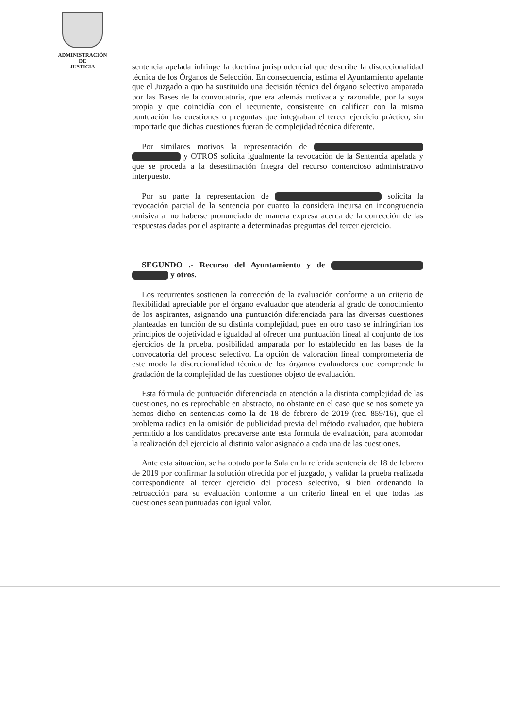ADMINISTRACIÓN
DE
JUSTICIA
sentencia apelada infringe la doctrina jurisprudencial que describe la discrecionalidad técnica de los Órganos de Selección. En consecuencia, estima el Ayuntamiento apelante que el Juzgado a quo ha sustituido una decisión técnica del órgano selectivo amparada por las Bases de la convocatoria, que era además motivada y razonable, por la suya propia y que coincidía con el recurrente, consistente en calificar con la misma puntuación las cuestiones o preguntas que integraban el tercer ejercicio práctico, sin importarle que dichas cuestiones fueran de complejidad técnica diferente.
Por similares motivos la representación de y OTROS solicita igualmente la revocación de la Sentencia apelada y que se proceda a la desestimación íntegra del recurso contencioso administrativo interpuesto.
Por su parte la representación de solicita la revocación parcial de la sentencia por cuanto la considera incursa en incongruencia omisiva al no haberse pronunciado de manera expresa acerca de la corrección de las respuestas dadas por el aspirante a determinadas preguntas del tercer ejercicio.
SEGUNDO .- Recurso del Ayuntamiento y de y otros.
Los recurrentes sostienen la corrección de la evaluación conforme a un criterio de flexibilidad apreciable por el órgano evaluador que atendería al grado de conocimiento de los aspirantes, asignando una puntuación diferenciada para las diversas cuestiones planteadas en función de su distinta complejidad, pues en otro caso se infringirían los principios de objetividad e igualdad al ofrecer una puntuación lineal al conjunto de los ejercicios de la prueba, posibilidad amparada por lo establecido en las bases de la convocatoria del proceso selectivo. La opción de valoración lineal comprometería de este modo la discrecionalidad técnica de los órganos evaluadores que comprende la gradación de la complejidad de las cuestiones objeto de evaluación.
Esta fórmula de puntuación diferenciada en atención a la distinta complejidad de las cuestiones, no es reprochable en abstracto, no obstante en el caso que se nos somete ya hemos dicho en sentencias como la de 18 de febrero de 2019 (rec. 859/16), que el problema radica en la omisión de publicidad previa del método evaluador, que hubiera permitido a los candidatos precaverse ante esta fórmula de evaluación, para acomodar la realización del ejercicio al distinto valor asignado a cada una de las cuestiones.
Ante esta situación, se ha optado por la Sala en la referida sentencia de 18 de febrero de 2019 por confirmar la solución ofrecida por el juzgado, y validar la prueba realizada correspondiente al tercer ejercicio del proceso selectivo, si bien ordenando la retroacción para su evaluación conforme a un criterio lineal en el que todas las cuestiones sean puntuadas con igual valor.